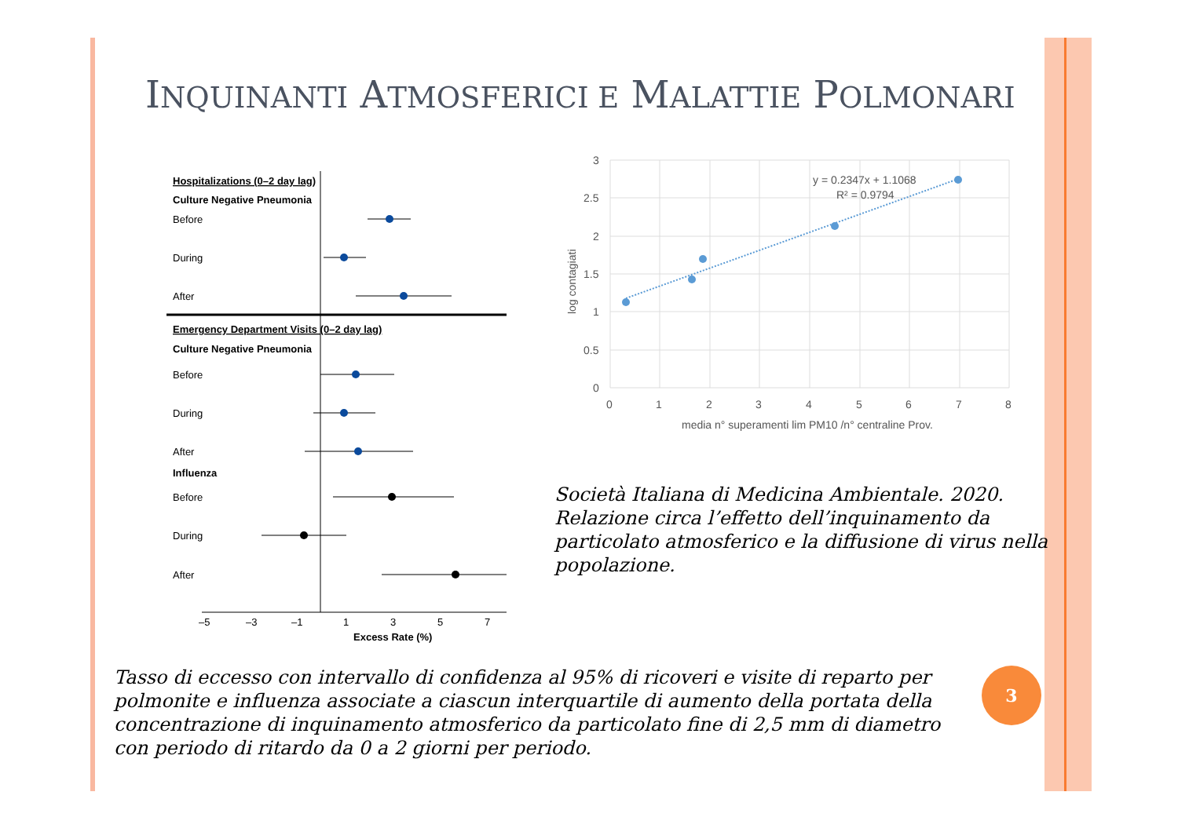INQUINANTI ATMOSFERICI E MALATTIE POLMONARI
Hospitalizations (0–2 day lag)
Culture Negative Pneumonia
Before
During
After
Emergency Department Visits (0–2 day lag)
Culture Negative Pneumonia
Before
During
After
Influenza
Before
During
After
–5
–3
–1
1
3
5
7
Excess Rate (%)
y = 0.2347x + 1.1068
R² = 0.9794
3
2.5
2
1.5
1
0.5
0
0
1
2
3
4
5
6
7
8
media n° superamenti lim PM10 /n° centraline Prov.
log contagiati
Società Italiana di Medicina Ambientale. 2020. Relazione circa l’effetto dell’inquinamento da particolato atmosferico e la diffusione di virus nella popolazione.
Tasso di eccesso con intervallo di confidenza al 95% di ricoveri e visite di reparto per polmonite e influenza associate a ciascun interquartile di aumento della portata della concentrazione di inquinamento atmosferico da particolato fine di 2,5 mm di diametro con periodo di ritardo da 0 a 2 giorni per periodo.
3